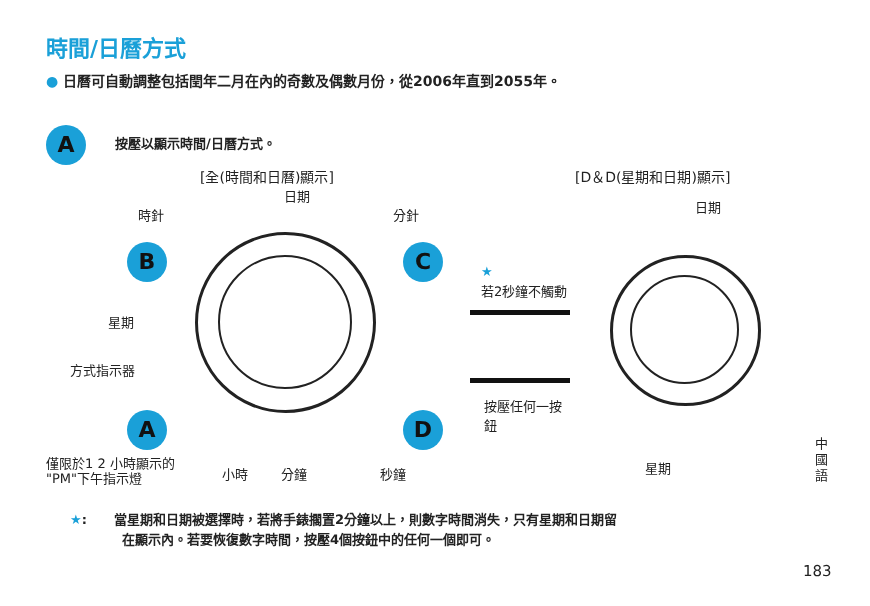時間/日曆方式
● 日曆可自動調整包括閏年二月在內的奇數及偶數月份，從2006年直到2055年。
A 按壓以顯示時間/日曆方式。
[全(時間和日曆)顯示] [D＆D(星期和日期)顯示]
日期
時針 分針
日期
B C
★
若2秒鐘不觸動
星期
方式指示器
按壓任何一按
鈕
A D
僅限於1 2 小時顯示的
"PM"下午指示燈
小時 分鐘 秒鐘 星期
中
國
語
★: 當星期和日期被選擇時，若將手錶擱置2分鐘以上，則數字時間消失，只有星期和日期留
在顯示內。若要恢復數字時間，按壓4個按鈕中的任何一個即可。
183